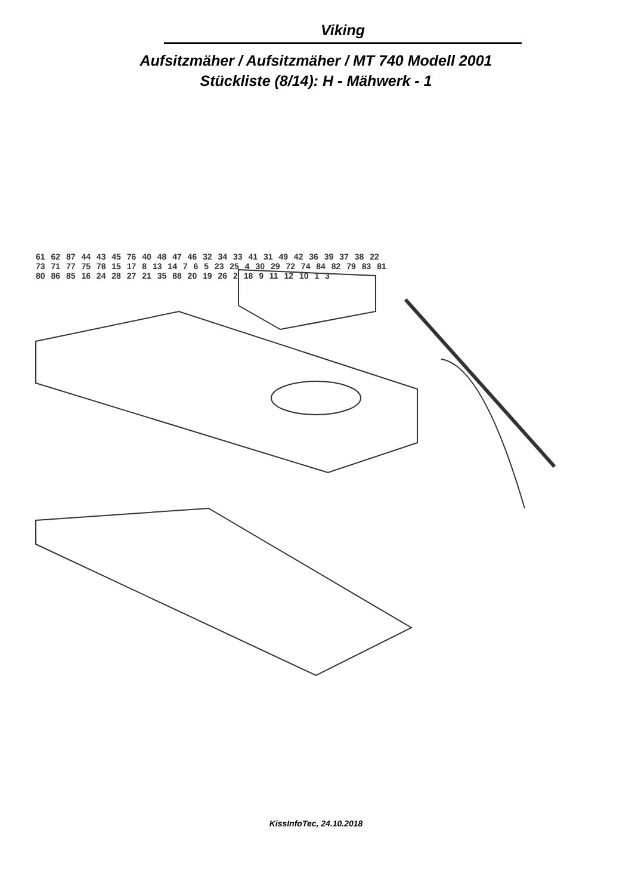Viking
Aufsitzmäher / Aufsitzmäher / MT 740 Modell 2001
Stückliste (8/14): H - Mähwerk - 1
61 62 87 44 43 45 76 40 48 47 46 32 34 33 41 31 49 42 36 39 37 38 22 73 71 77 75 78 15 17 8 13 14 7 6 5 23 25 4 30 29 72 74 84 82 79 83 81 80 86 85 16 24 28 27 21 35 88 20 19 26 2 18 9 11 12 10 1 3
KissInfoTec, 24.10.2018